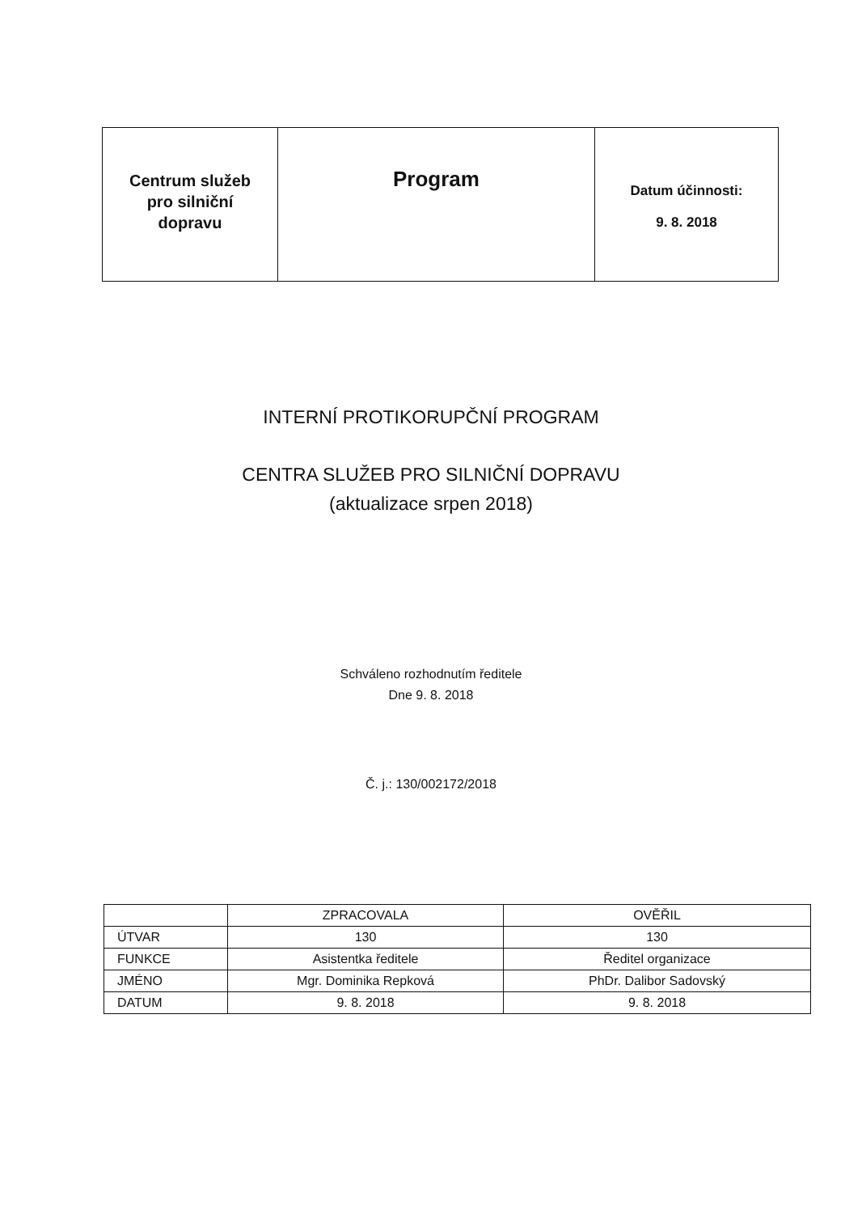| Centrum služeb pro silniční dopravu | Program | Datum účinnosti: 9. 8. 2018 |
INTERNÍ PROTIKORUPČNÍ PROGRAM
CENTRA SLUŽEB PRO SILNIČNÍ DOPRAVU
(aktualizace srpen 2018)
Schváleno rozhodnutím ředitele
Dne 9. 8. 2018
Č. j.: 130/002172/2018
| | ZPRACOVALA | OVĚŘIL |
| ÚTVAR | 130 | 130 |
| FUNKCE | Asistentka ředitele | Ředitel organizace |
| JMÉNO | Mgr. Dominika Repková | PhDr. Dalibor Sadovský |
| DATUM | 9. 8. 2018 | 9. 8. 2018 |